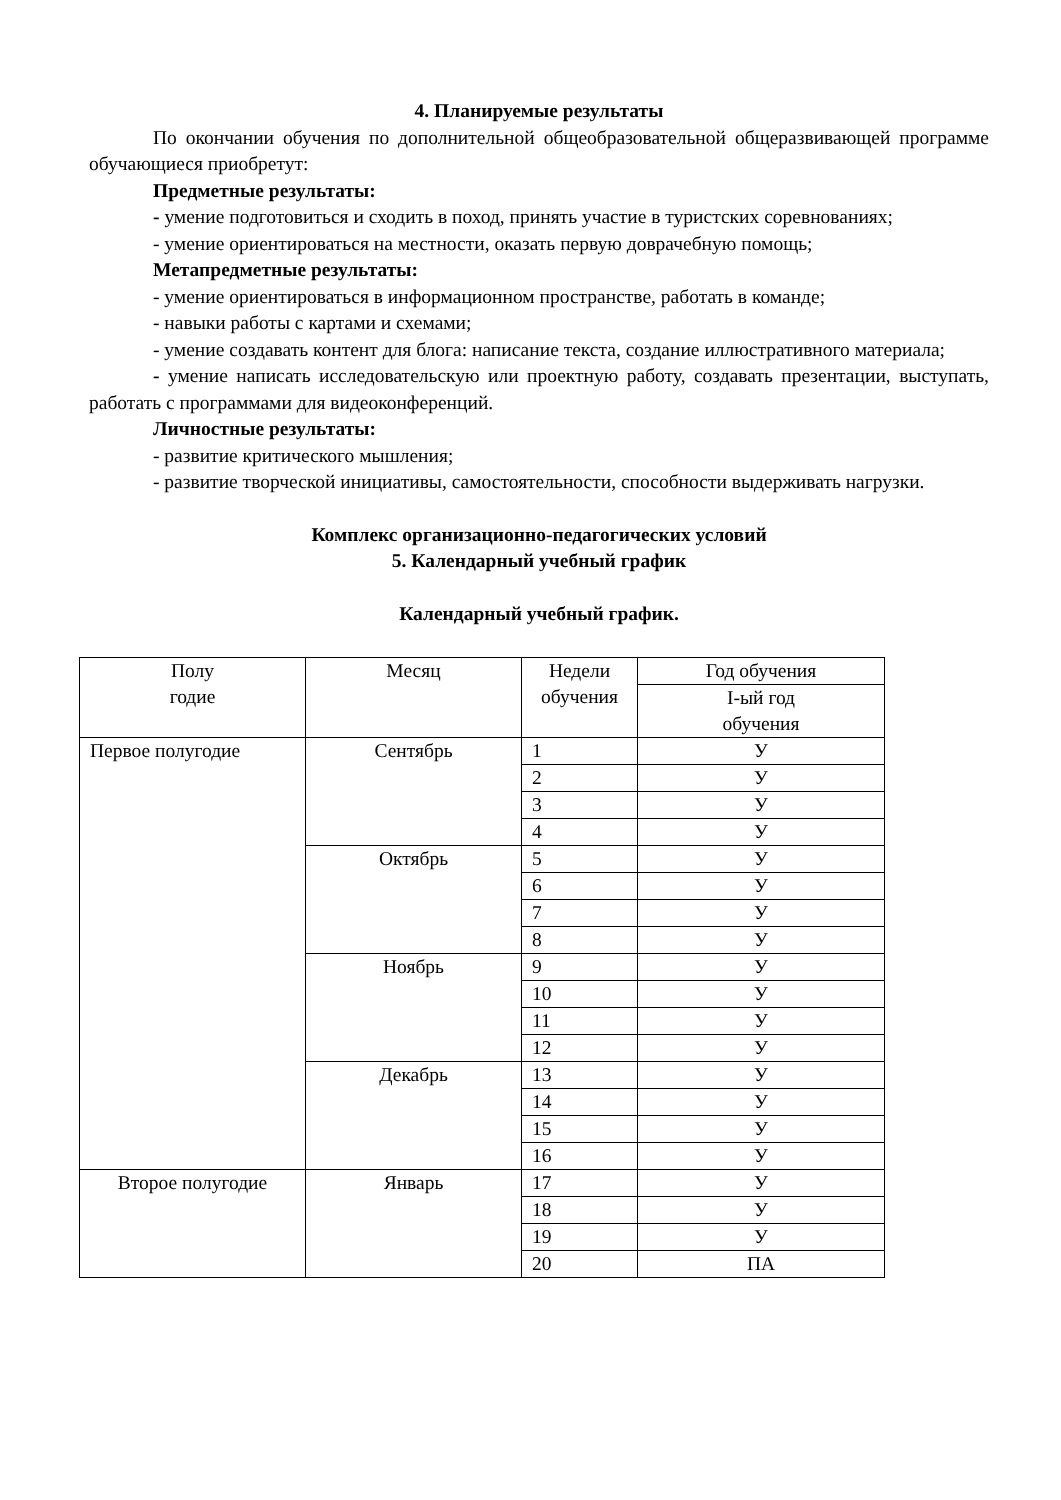4. Планируемые результаты
По окончании обучения по дополнительной общеобразовательной общеразвивающей программе обучающиеся приобретут:
Предметные результаты:
- умение подготовиться и сходить в поход, принять участие в туристских соревнованиях;
- умение ориентироваться на местности, оказать первую доврачебную помощь;
Метапредметные результаты:
- умение ориентироваться в информационном пространстве, работать в команде;
- навыки работы с картами и схемами;
- умение создавать контент для блога: написание текста, создание иллюстративного материала;
- умение написать исследовательскую или проектную работу, создавать презентации, выступать, работать с программами для видеоконференций.
Личностные результаты:
- развитие критического мышления;
- развитие творческой инициативы, самостоятельности, способности выдерживать нагрузки.
Комплекс организационно-педагогических условий
5. Календарный учебный график
Календарный учебный график.
| Полу годие | Месяц | Недели обучения | Год обучения |
| | | | I-ый год обучения |
| Первое полугодие | Сентябрь | 1 | У |
| | | 2 | У |
| | | 3 | У |
| | | 4 | У |
| | Октябрь | 5 | У |
| | | 6 | У |
| | | 7 | У |
| | | 8 | У |
| | Ноябрь | 9 | У |
| | | 10 | У |
| | | 11 | У |
| | | 12 | У |
| | Декабрь | 13 | У |
| | | 14 | У |
| | | 15 | У |
| | | 16 | У |
| Второе полугодие | Январь | 17 | У |
| | | 18 | У |
| | | 19 | У |
| | | 20 | ПА |